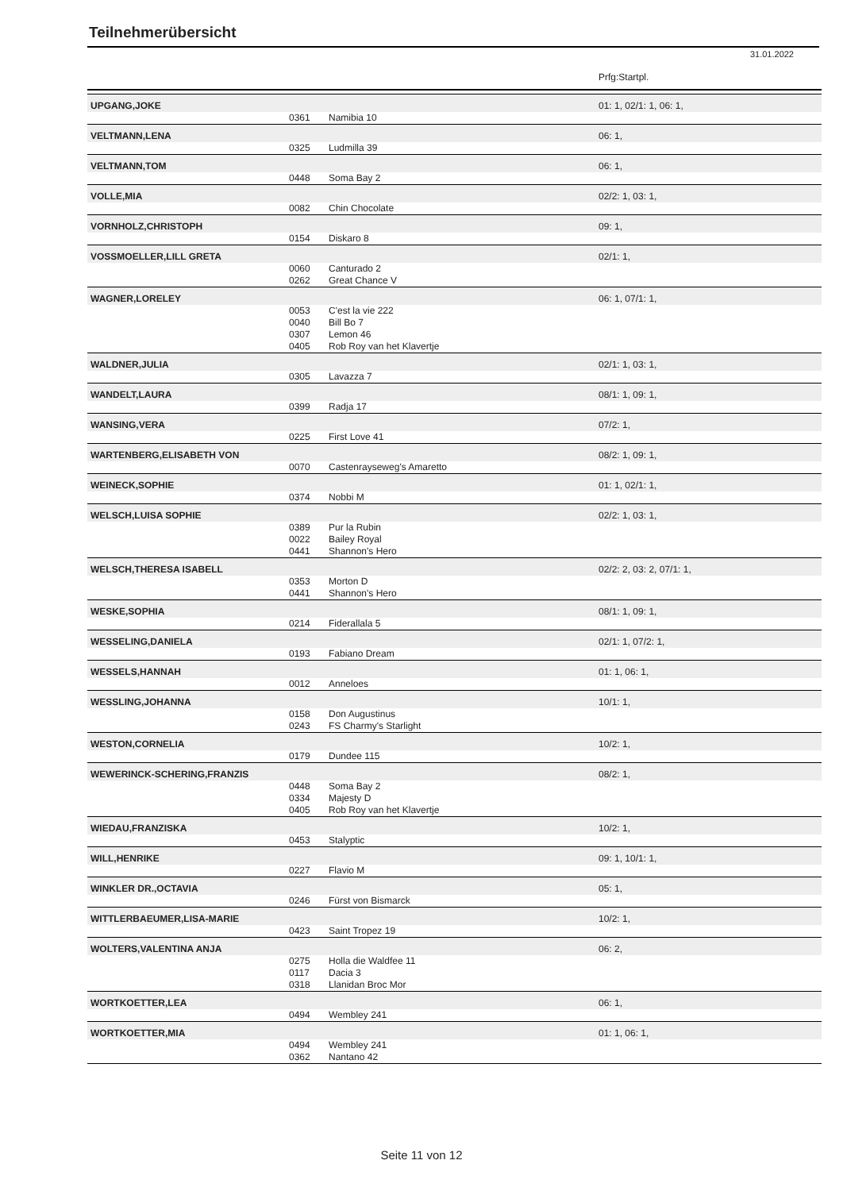Teilnehmerübersicht
31.01.2022
| | | | Prfg:Startpl. |
| UPGANG,JOKE | | | 01: 1, 02/1: 1, 06: 1, |
| | 0361 | Namibia 10 | |
| VELTMANN,LENA | | | 06: 1, |
| | 0325 | Ludmilla 39 | |
| VELTMANN,TOM | | | 06: 1, |
| | 0448 | Soma Bay 2 | |
| VOLLE,MIA | | | 02/2: 1, 03: 1, |
| | 0082 | Chin Chocolate | |
| VORNHOLZ,CHRISTOPH | | | 09: 1, |
| | 0154 | Diskaro 8 | |
| VOSSMOELLER,LILL GRETA | | | 02/1: 1, |
| | 0060 | Canturado 2 | |
| | 0262 | Great Chance V | |
| WAGNER,LORELEY | | | 06: 1, 07/1: 1, |
| | 0053 | C'est la vie 222 | |
| | 0040 | Bill Bo 7 | |
| | 0307 | Lemon 46 | |
| | 0405 | Rob Roy van het Klavertje | |
| WALDNER,JULIA | | | 02/1: 1, 03: 1, |
| | 0305 | Lavazza 7 | |
| WANDELT,LAURA | | | 08/1: 1, 09: 1, |
| | 0399 | Radja 17 | |
| WANSING,VERA | | | 07/2: 1, |
| | 0225 | First Love 41 | |
| WARTENBERG,ELISABETH VON | | | 08/2: 1, 09: 1, |
| | 0070 | Castenrayseweg's Amaretto | |
| WEINECK,SOPHIE | | | 01: 1, 02/1: 1, |
| | 0374 | Nobbi M | |
| WELSCH,LUISA SOPHIE | | | 02/2: 1, 03: 1, |
| | 0389 | Pur la Rubin | |
| | 0022 | Bailey Royal | |
| | 0441 | Shannon's Hero | |
| WELSCH,THERESA ISABELL | | | 02/2: 2, 03: 2, 07/1: 1, |
| | 0353 | Morton D | |
| | 0441 | Shannon's Hero | |
| WESKE,SOPHIA | | | 08/1: 1, 09: 1, |
| | 0214 | Fiderallala 5 | |
| WESSELING,DANIELA | | | 02/1: 1, 07/2: 1, |
| | 0193 | Fabiano Dream | |
| WESSELS,HANNAH | | | 01: 1, 06: 1, |
| | 0012 | Anneloes | |
| WESSLING,JOHANNA | | | 10/1: 1, |
| | 0158 | Don Augustinus | |
| | 0243 | FS Charmy's Starlight | |
| WESTON,CORNELIA | | | 10/2: 1, |
| | 0179 | Dundee 115 | |
| WEWERINCK-SCHERING,FRANZIS | | | 08/2: 1, |
| | 0448 | Soma Bay 2 | |
| | 0334 | Majesty D | |
| | 0405 | Rob Roy van het Klavertje | |
| WIEDAU,FRANZISKA | | | 10/2: 1, |
| | 0453 | Stalyptic | |
| WILL,HENRIKE | | | 09: 1, 10/1: 1, |
| | 0227 | Flavio M | |
| WINKLER DR.,OCTAVIA | | | 05: 1, |
| | 0246 | Fürst von Bismarck | |
| WITTLERBAEUMER,LISA-MARIE | | | 10/2: 1, |
| | 0423 | Saint Tropez 19 | |
| WOLTERS,VALENTINA ANJA | | | 06: 2, |
| | 0275 | Holla die Waldfee 11 | |
| | 0117 | Dacia 3 | |
| | 0318 | Llanidan Broc Mor | |
| WORTKOETTER,LEA | | | 06: 1, |
| | 0494 | Wembley 241 | |
| WORTKOETTER,MIA | | | 01: 1, 06: 1, |
| | 0494 | Wembley 241 | |
| | 0362 | Nantano 42 | |
Seite 11 von 12